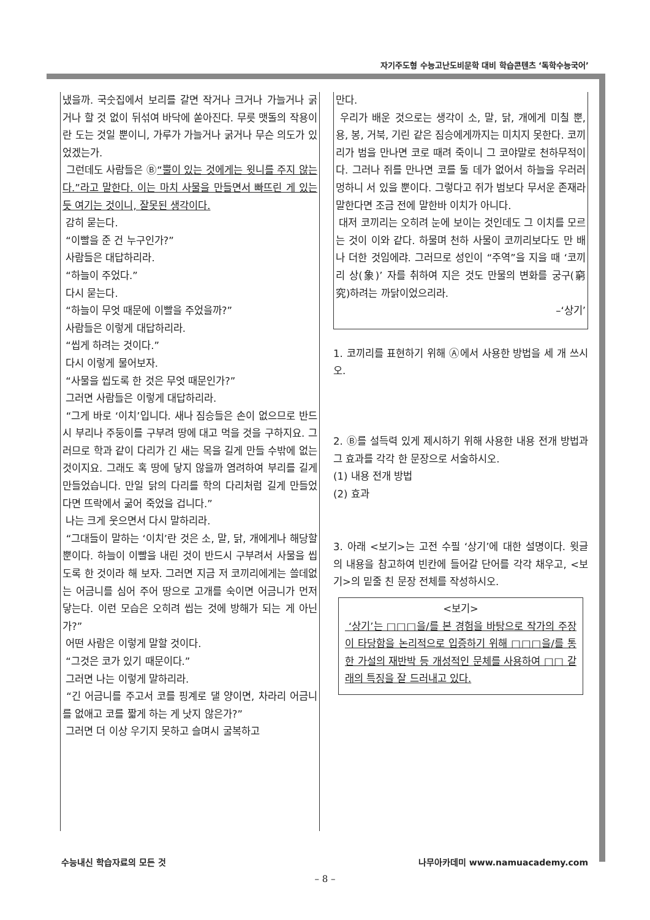자기주도형 수능고난도비문학 대비 학습콘텐츠 ‘독학수능국어’
냈을까. 국숫집에서 보리를 갈면 작거나 크거나 가늘거나 굵거나 할 것 없이 뒤섞여 바닥에 쏟아진다. 무릇 맷돌의 작용이란 도는 것일 뿐이니, 가루가 가늘거나 굵거나 무슨 의도가 있었겠는가.
그런데도 사람들은 Ⓑ“뿔이 있는 것에게는 윗니를 주지 않는다.”라고 말한다. 이는 마치 사물을 만들면서 빠뜨린 게 있는 듯 여기는 것이니, 잘못된 생각이다.
감히 묻는다.
“이빨을 준 건 누구인가?”
사람들은 대답하리라.
“하늘이 주었다.”
다시 묻는다.
“하늘이 무엇 때문에 이빨을 주었을까?”
사람들은 이렇게 대답하리라.
“씹게 하려는 것이다.”
다시 이렇게 물어보자.
“사물을 씹도록 한 것은 무엇 때문인가?”
그러면 사람들은 이렇게 대답하리라.
“그게 바로 ‘이치’입니다. 새나 짐승들은 손이 없으므로 반드시 부리나 주둥이를 구부려 땅에 대고 먹을 것을 구하지요. 그러므로 학과 같이 다리가 긴 새는 목을 길게 만들 수밖에 없는 것이지요. 그래도 혹 땅에 닿지 않을까 염려하여 부리를 길게 만들었습니다. 만일 닭의 다리를 학의 다리처럼 길게 만들었다면 뜨락에서 굶어 죽었을 겁니다.”
나는 크게 웃으면서 다시 말하리라.
“그대들이 말하는 ‘이치’란 것은 소, 말, 닭, 개에게나 해당할 뿐이다. 하늘이 이빨을 내린 것이 반드시 구부려서 사물을 씹도록 한 것이라 해 보자. 그러면 지금 저 코끼리에게는 쓸데없는 어금니를 심어 주어 땅으로 고개를 숙이면 어금니가 먼저 닿는다. 이런 모습은 오히려 씹는 것에 방해가 되는 게 아닌가?”
어떤 사람은 이렇게 말할 것이다.
“그것은 코가 있기 때문이다.”
그러면 나는 이렇게 말하리라.
“긴 어금니를 주고서 코를 핑계로 댈 양이면, 차라리 어금니를 없애고 코를 짧게 하는 게 낫지 않은가?”
그러면 더 이상 우기지 못하고 슬며시 굴복하고
만다.
우리가 배운 것으로는 생각이 소, 말, 닭, 개에게 미칠 뿐, 용, 봉, 거북, 기린 같은 짐승에게까지는 미치지 못한다. 코끼리가 범을 만나면 코로 때려 죽이니 그 코야말로 천하무적이다. 그러나 쥐를 만나면 코를 둘 데가 없어서 하늘을 우러러 멍하니 서 있을 뿐이다. 그렇다고 쥐가 범보다 무서운 존재라 말한다면 조금 전에 말한바 이치가 아니다.
대저 코끼리는 오히려 눈에 보이는 것인데도 그 이치를 모르는 것이 이와 같다. 하물며 천하 사물이 코끼리보다도 만 배나 더한 것임에랴. 그러므로 성인이 “주역”을 지을 때 ‘코끼리 상(象)’ 자를 취하여 지은 것도 만물의 변화를 궁구(窮究)하려는 까닭이었으리라.
–‘상기’
1. 코끼리를 표현하기 위해 Ⓐ에서 사용한 방법을 세 개 쓰시오.
2. Ⓑ를 설득력 있게 제시하기 위해 사용한 내용 전개 방법과 그 효과를 각각 한 문장으로 서술하시오.
(1) 내용 전개 방법
(2) 효과
3. 아래 <보기>는 고전 수필 ‘상기’에 대한 설명이다. 윗글의 내용을 참고하여 빈칸에 들어갈 단어를 각각 채우고, <보기>의 밑줄 친 문장 전체를 작성하시오.
<보기>
‘상기’는 □□□을/를 본 경험을 바탕으로 작가의 주장이 타당함을 논리적으로 입증하기 위해 □□□을/를 통한 가설의 재반박 등 개성적인 문체를 사용하여 □□ 갈래의 특징을 잘 드러내고 있다.
수능내신 학습자료의 모든 것 나무아카데미 www.namuacademy.com
– 8 –